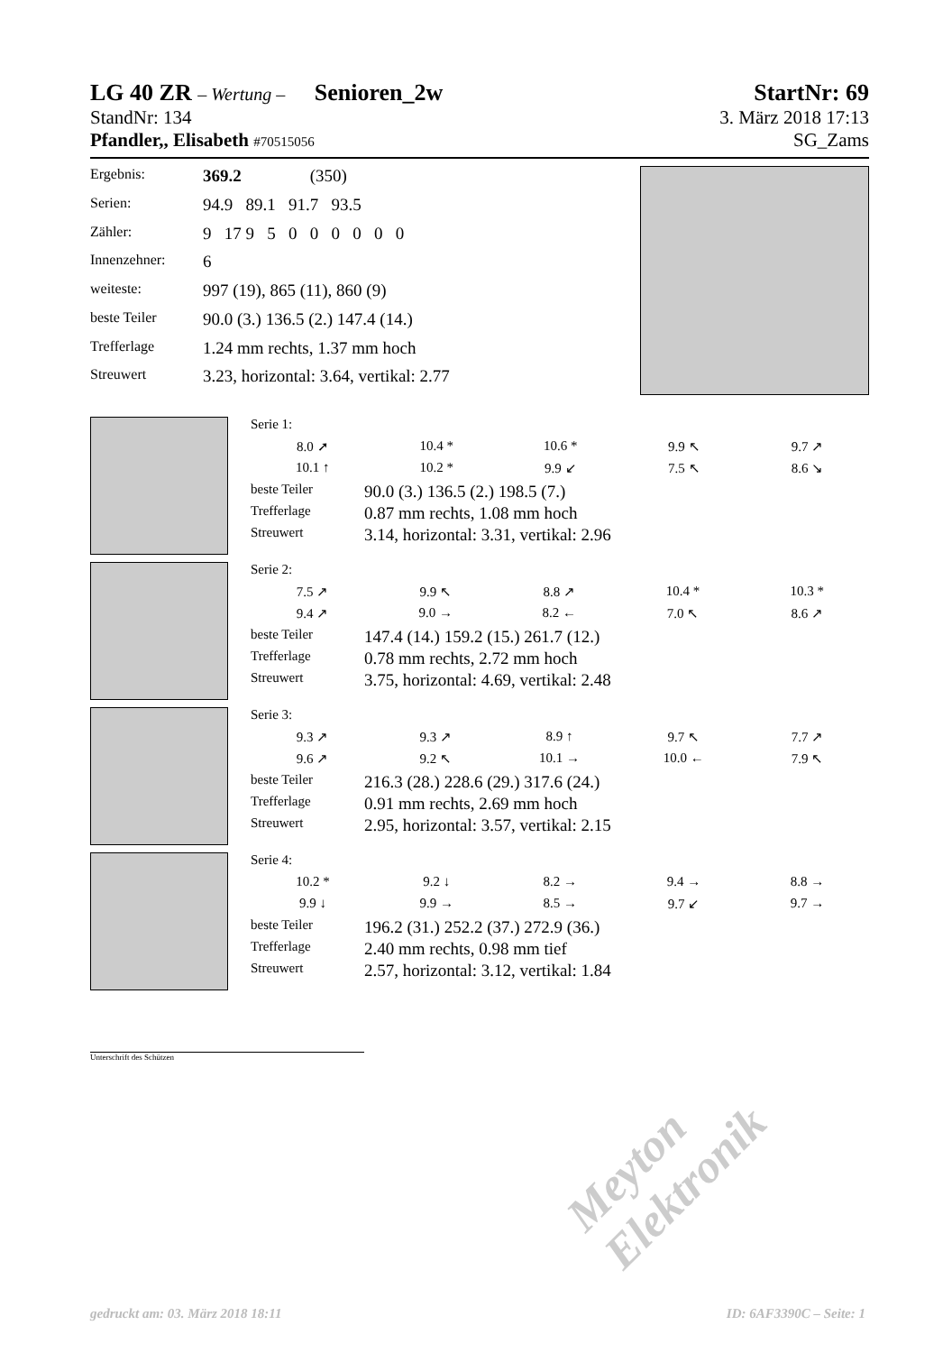LG 40 ZR – Wertung – Senioren_2w StartNr: 69
StandNr: 134 3. März 2018 17:13
Pfandler,, Elisabeth #70515056 SG_Zams
| Ergebnis: | 369.2 (350) |
| Serien: | 94.9 89.1 91.7 93.5 |
| Zähler: | 9 17 9 5 0 0 0 0 0 0 |
| Innenzehner: | 6 |
| weiteste: | 997 (19), 865 (11), 860 (9) |
| beste Teiler | 90.0 (3.) 136.5 (2.) 147.4 (14.) |
| Trefferlage | 1.24 mm rechts, 1.37 mm hoch |
| Streuwert | 3.23, horizontal: 3.64, vertikal: 2.77 |
| Serie 1: |
| 8.0 ➚ | 10.4 * | 10.6 * | 9.9 ↖ | 9.7 ↗ |
| 10.1 ↑ | 10.2 * | 9.9 ↙ | 7.5 ↖ | 8.6 ↘ |
| beste Teiler | 90.0 (3.) 136.5 (2.) 198.5 (7.) |
| Trefferlage | 0.87 mm rechts, 1.08 mm hoch |
| Streuwert | 3.14, horizontal: 3.31, vertikal: 2.96 |
| Serie 2: |
| 7.5 ↗ | 9.9 ↖ | 8.8 ↗ | 10.4 * | 10.3 * |
| 9.4 ↗ | 9.0 → | 8.2 ← | 7.0 ↖ | 8.6 ↗ |
| beste Teiler | 147.4 (14.) 159.2 (15.) 261.7 (12.) |
| Trefferlage | 0.78 mm rechts, 2.72 mm hoch |
| Streuwert | 3.75, horizontal: 4.69, vertikal: 2.48 |
| Serie 3: |
| 9.3 ↗ | 9.3 ↗ | 8.9 ↑ | 9.7 ↖ | 7.7 ↗ |
| 9.6 ↗ | 9.2 ↖ | 10.1 → | 10.0 ← | 7.9 ↖ |
| beste Teiler | 216.3 (28.) 228.6 (29.) 317.6 (24.) |
| Trefferlage | 0.91 mm rechts, 2.69 mm hoch |
| Streuwert | 2.95, horizontal: 3.57, vertikal: 2.15 |
| Serie 4: |
| 10.2 * | 9.2 ↓ | 8.2 → | 9.4 → | 8.8 → |
| 9.9 ↓ | 9.9 → | 8.5 → | 9.7 ↙ | 9.7 → |
| beste Teiler | 196.2 (31.) 252.2 (37.) 272.9 (36.) |
| Trefferlage | 2.40 mm rechts, 0.98 mm tief |
| Streuwert | 2.57, horizontal: 3.12, vertikal: 1.84 |
Unterschrift des Schützen
Meyton Elektronik
gedruckt am: 03. März 2018 18:11 ID: 6AF3390C – Seite: 1